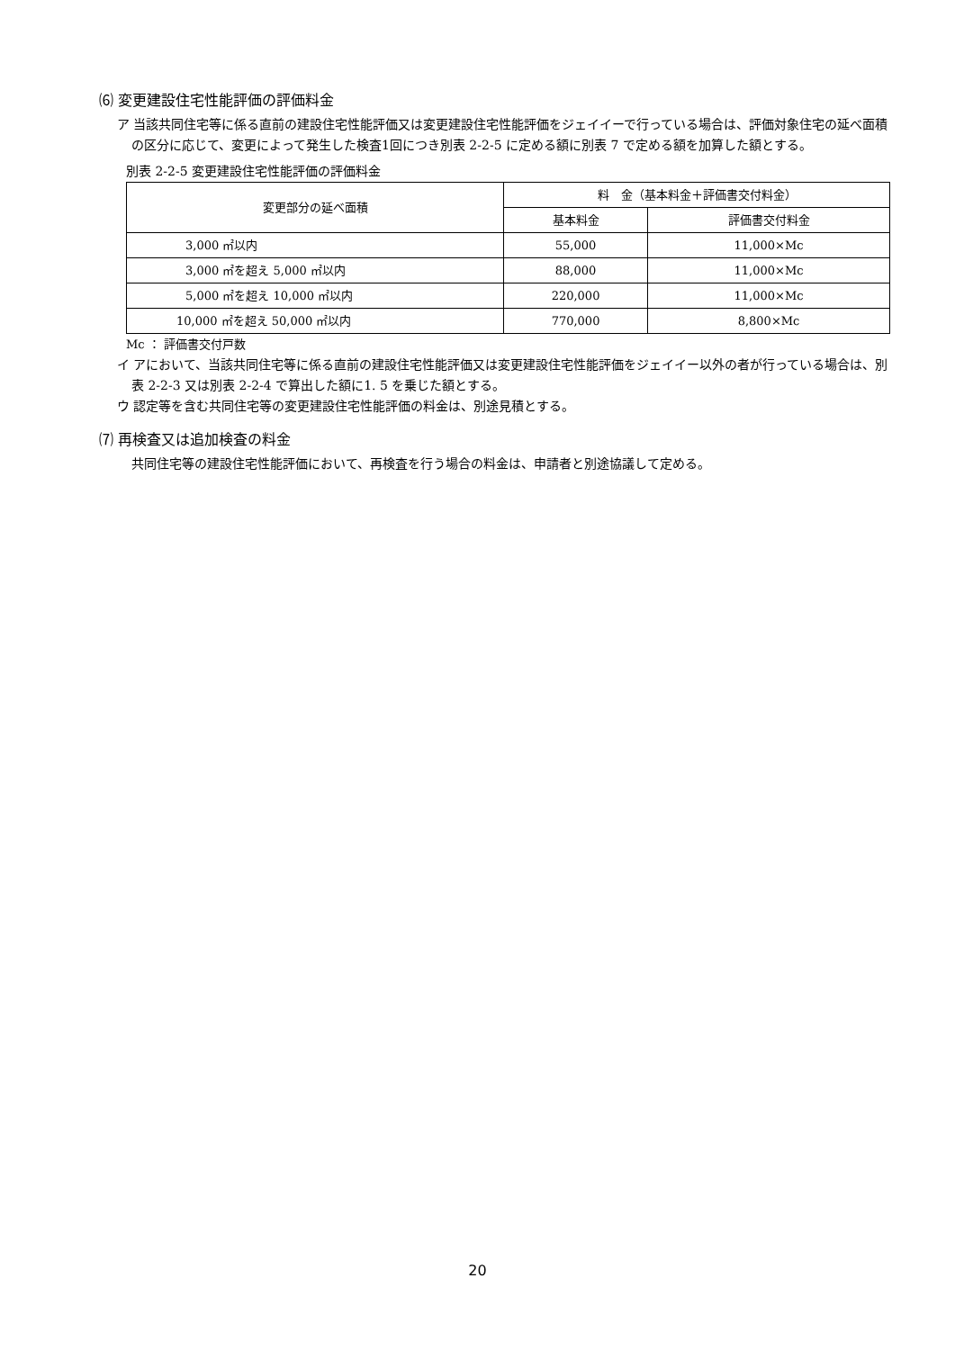⑹ 変更建設住宅性能評価の評価料金
ア 当該共同住宅等に係る直前の建設住宅性能評価又は変更建設住宅性能評価をジェイイーで行っている場合は、評価対象住宅の延べ面積の区分に応じて、変更によって発生した検査1回につき別表 2-2-5 に定める額に別表 7 で定める額を加算した額とする。
別表 2-2-5 変更建設住宅性能評価の評価料金
| 変更部分の延べ面積 | 料 金（基本料金＋評価書交付料金） | |
| --- | --- | --- |
| | 基本料金 | 評価書交付料金 |
| 3,000 ㎡以内 | 55,000 | 11,000×Mc |
| 3,000 ㎡を超え 5,000 ㎡以内 | 88,000 | 11,000×Mc |
| 5,000 ㎡を超え 10,000 ㎡以内 | 220,000 | 11,000×Mc |
| 10,000 ㎡を超え 50,000 ㎡以内 | 770,000 | 8,800×Mc |
Mc ： 評価書交付戸数
イ アにおいて、当該共同住宅等に係る直前の建設住宅性能評価又は変更建設住宅性能評価をジェイイー以外の者が行っている場合は、別表 2-2-3 又は別表 2-2-4 で算出した額に1. 5 を乗じた額とする。
ウ 認定等を含む共同住宅等の変更建設住宅性能評価の料金は、別途見積とする。
⑺ 再検査又は追加検査の料金
共同住宅等の建設住宅性能評価において、再検査を行う場合の料金は、申請者と別途協議して定める。
20